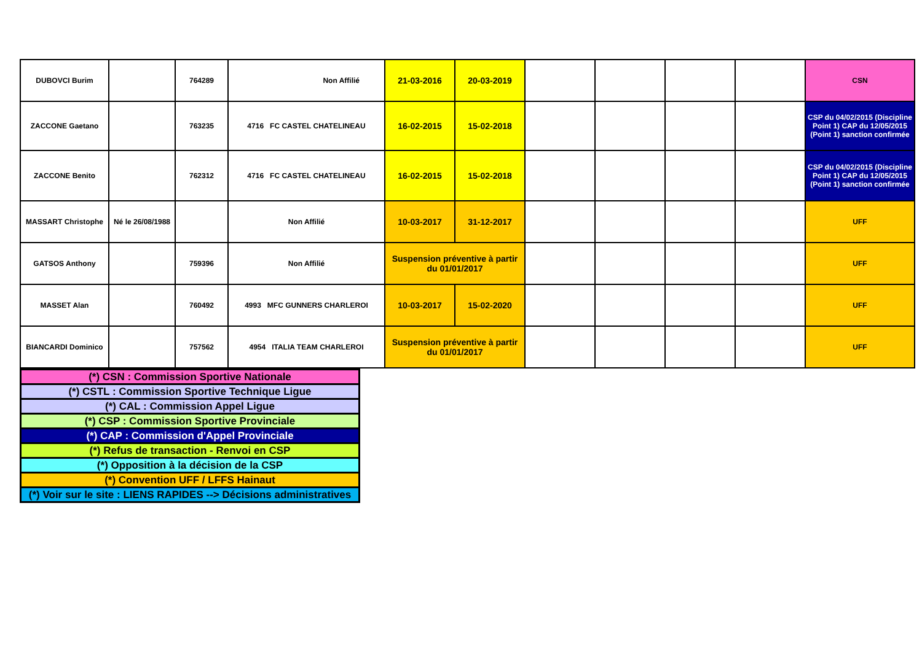| DUBOVCI Burim | | 764289 | Non Affilié | 21-03-2016 | 20-03-2019 | | | | | CSN |
| ZACCONE Gaetano | | 763235 | 4716 FC CASTEL CHATELINEAU | 16-02-2015 | 15-02-2018 | | | | | CSP du 04/02/2015 (Discipline Point 1) CAP du 12/05/2015 (Point 1) sanction confirmée |
| ZACCONE Benito | | 762312 | 4716 FC CASTEL CHATELINEAU | 16-02-2015 | 15-02-2018 | | | | | CSP du 04/02/2015 (Discipline Point 1) CAP du 12/05/2015 (Point 1) sanction confirmée |
| MASSART Christophe | Né le 26/08/1988 | | Non Affilié | 10-03-2017 | 31-12-2017 | | | | | UFF |
| GATSOS Anthony | | 759396 | Non Affilié | Suspension préventive à partir du 01/01/2017 | | | | | | UFF |
| MASSET Alan | | 760492 | 4993 MFC GUNNERS CHARLEROI | 10-03-2017 | 15-02-2020 | | | | | UFF |
| BIANCARDI Dominico | | 757562 | 4954 ITALIA TEAM CHARLEROI | Suspension préventive à partir du 01/01/2017 | | | | | | UFF |
| (*) CSN : Commission Sportive Nationale |
| (*) CSTL : Commission Sportive Technique Ligue |
| (*) CAL : Commission Appel Ligue |
| (*) CSP : Commission Sportive Provinciale |
| (*) CAP : Commission d'Appel Provinciale |
| (*) Refus de transaction - Renvoi en CSP |
| (*) Opposition à la décision de la CSP |
| (*) Convention UFF / LFFS Hainaut |
| (*) Voir sur le site : LIENS RAPIDES --> Décisions administratives |